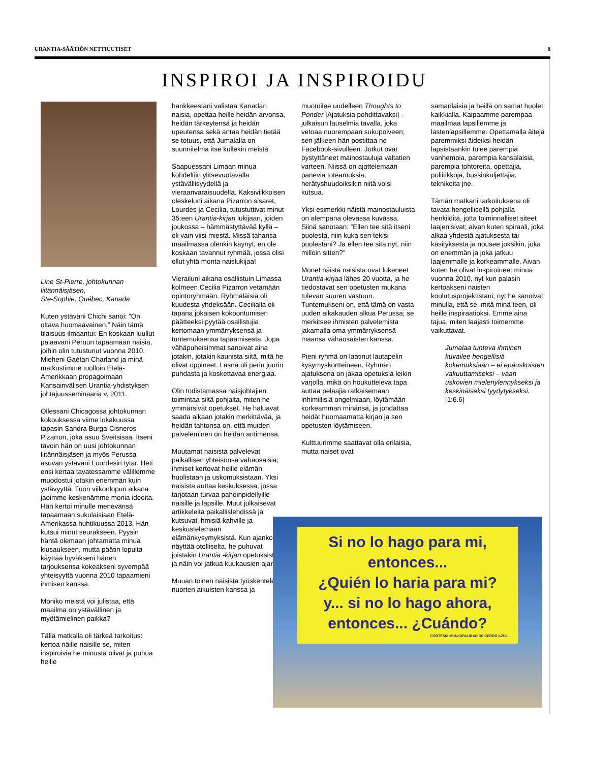URANTIA-SÄÄTIÖN NETTIUUTISET 8
INSPIROI JA INSPIROIDU
Line St-Pierre, johtokunnan liitännäisjäsen,
Ste-Sophie, Québec, Kanada
Kuten ystäväni Chichi sanoi: ”On oltava huomaavainen.” Näin tämä tilaisuus ilmaantui: En koskaan luullut palaavani Peruun tapaamaan naisia, joihin olin tutustunut vuonna 2010. Mieheni Gaétan Charland ja minä matkustimme tuolloin Etelä-Amerikkaan propagoimaan Kansainvälisen Urantia-yhdistyksen johtajuusseminaaria v. 2011.
Ollessani Chicagossa johtokunnan kokouksessa viime lokakuussa tapasin Sandra Burga-Cisneros Pizarron, joka asuu Sveitsissä. Itseni tavoin hän on uusi johtokunnan liitännäisjäsen ja myös Perussa asuvan ystäväni Lourdesin tytär. Heti ensi kertaa tavatessamme välillemme muodostui jotakin enemmän kuin ystävyyttä. Tuon viikonlopun aikana jaoimme keskenämme monia ideoita. Hän kertoi minulle menevänsä tapaamaan sukulaisiaan Etelä-Amerikassa huhtikuussa 2013. Hän kutsui minut seurakseen. Pyysin häntä olemaan johtamatta minua kiusaukseen, mutta päätin lopulta käyttää hyväkseni hänen tarjouksensa kokeakseni syvempää yhteisyyttä vuonna 2010 tapaamieni ihmisen kanssa.
Moniko meistä voi julistaa, että maailma on ystävällinen ja myötämielinen paikka?
Tällä matkalla oli tärkeä tarkoitus: kertoa näille naisille se, miten inspiroivia he minusta olivat ja puhua heille
hankkeestani valistaa Kanadan naisia, opettaa heille heidän arvonsa, heidän tärkeytensä ja heidän upeutensa sekä antaa heidän tietää se totuus, että Jumalalla on suunnitelma itse kullekin meistä.
Saapuessani Limaan minua kohdeltiin ylitsevuotavalla ystävällisyydellä ja vieraanvaraisuudella. Kaksiviikkoisen oleskeluni aikana Pizarron sisaret, Lourdes ja Cecilia, tutustuttivat minut 35:een Urantia-kirjan lukijaan, joiden joukossa – hämmästyttävää kyllä – oli vain viisi miestä. Missä tahansa maailmassa olenkin käynyt, en ole koskaan tavannut ryhmää, jossa olisi ollut yhtä monta naislukijaa!
Vierailuni aikana osallistuin Limassa kolmeen Cecilia Pizarron vetämään opintoryhmään. Ryhmäläisiä oli kuudesta yhdeksään. Cecilialla oli tapana jokaisen kokoontumisen päätteeksi pyytää osallistujia kertomaan ymmärryksensä ja tuntemuksensa tapaamisesta. Jopa vähäpuheisimmat sanoivat aina jotakin, jotakin kaunista siitä, mitä he olivat oppineet. Läsnä oli perin juurin puhdasta ja koskettavaa energiaa.
Olin todistamassa naisjohtajien toimintaa siltä pohjalta, miten he ymmärsivät opetukset. He haluavat saada aikaan jotakin merkittävää, ja heidän tahtonsa on, että muiden palveleminen on heidän antimensa.
Muutamat naisista palvelevat paikallisen yhteisönsä vähäosaisia; ihmiset kertovat heille elämän huolistaan ja uskomuksistaan. Yksi naisista auttaa keskuksessa, jossa tarjotaan turvaa pahoinpidellyille naisille ja lapsille. Muut julkaisevat artikkeleita paikallislehdissä ja kutsuvat ihmisiä kahville ja keskustelemaan elämänkysymyksistä. Kun ajankohta näyttää otolliselta, he puhuvat joistakin Urantia -kirjan opetuksista, ja näin voi jatkua kuukausien ajan.
Muuan toinen naisista työskentelee nuorten aikuisten kanssa ja
muotoilee uudelleen Thoughts to Ponder [Ajatuksia pohdittavaksi] -julkaisun lauselmia tavalla, joka vetoaa nuorempaan sukupolveen; sen jälkeen hän postittaa ne Facebook-sivulleen. Jotkut ovat pystyttäneet mainostauluja valtatien varteen. Niissä on ajattelemaan panevia toteamuksia, herätyshuudoiksikin niitä voisi kutsua.
Yksi esimerkki näistä mainostauluista on alempana olevassa kuvassa. Siinä sanotaan: ”Ellen tee sitä itseni puolesta, niin kuka sen tekisi puolestani? Ja ellen tee sitä nyt, niin milloin sitten?”
Monet näistä naisista ovat lukeneet Urantia-kirjaa lähes 20 vuotta, ja he tiedostavat sen opetusten mukana tulevan suuren vastuun. Tuntemukseni on, että tämä on vasta uuden aikakauden alkua Perussa; se merkitsee ihmisten palvelemista jakamalla oma ymmärryksensä maansa vähäosaisten kanssa.
Pieni ryhmä on laatinut lautapelin kysymyskortteineen. Ryhmän ajatuksena on jakaa opetuksia leikin varjolla, mikä on houkutteleva tapa auttaa pelaajia ratkaisemaan inhimillisiä ongelmiaan, löytämään korkeamman minänsä, ja johdattaa heidät huomaamatta kirjan ja sen opetusten löytämiseen.
Kulttuurimme saattavat olla erilaisia, mutta naiset ovat
samanlaisia ja heillä on samat huolet kaikkialla. Kaipaamme parempaa maailmaa lapsillemme ja lastenlapsillemme. Opettamalla äitejä paremmiksi äideiksi heidän lapsistaankin tulee parempia vanhempia, parempia kansalaisia, parempia tohtoreita, opettajia, poliitikkoja, bussinkuljettajia, teknikoita jne.
Tämän matkani tarkoituksena oli tavata hengellisellä pohjalla henkilöitä, jotta toiminnalliset siteet laajenisivat; aivan kuten spiraali, joka alkaa yhdestä ajatuksesta tai käsityksestä ja nousee joksikin, joka on enemmän ja joka jatkuu laajemmalle ja korkeammalle. Aivan kuten he olivat inspiroineet minua vuonna 2010, nyt kun palasin kertoakseni naisten koulutusprojektistani, nyt he sanoivat minulla, että se, mitä minä teen, oli heille inspiraatioksi. Emme aina tajua, miten laajasti toimemme vaikuttavat.
Jumalaa tunteva ihminen kuvailee hengellisiä kokemuksiaan – ei epäuskoisten vakuuttamiseksi – vaan uskovien mielenylennykseksi ja keskinäiseksi tyydytykseksi. [1:6.6]
Si no lo hago para mi,
entonces...
¿Quién lo haria para mi?
y... si no lo hago ahora,
entonces... ¿Cuándo?
CORTESIA MUNICIPALIDAD DE CERRO AZUL